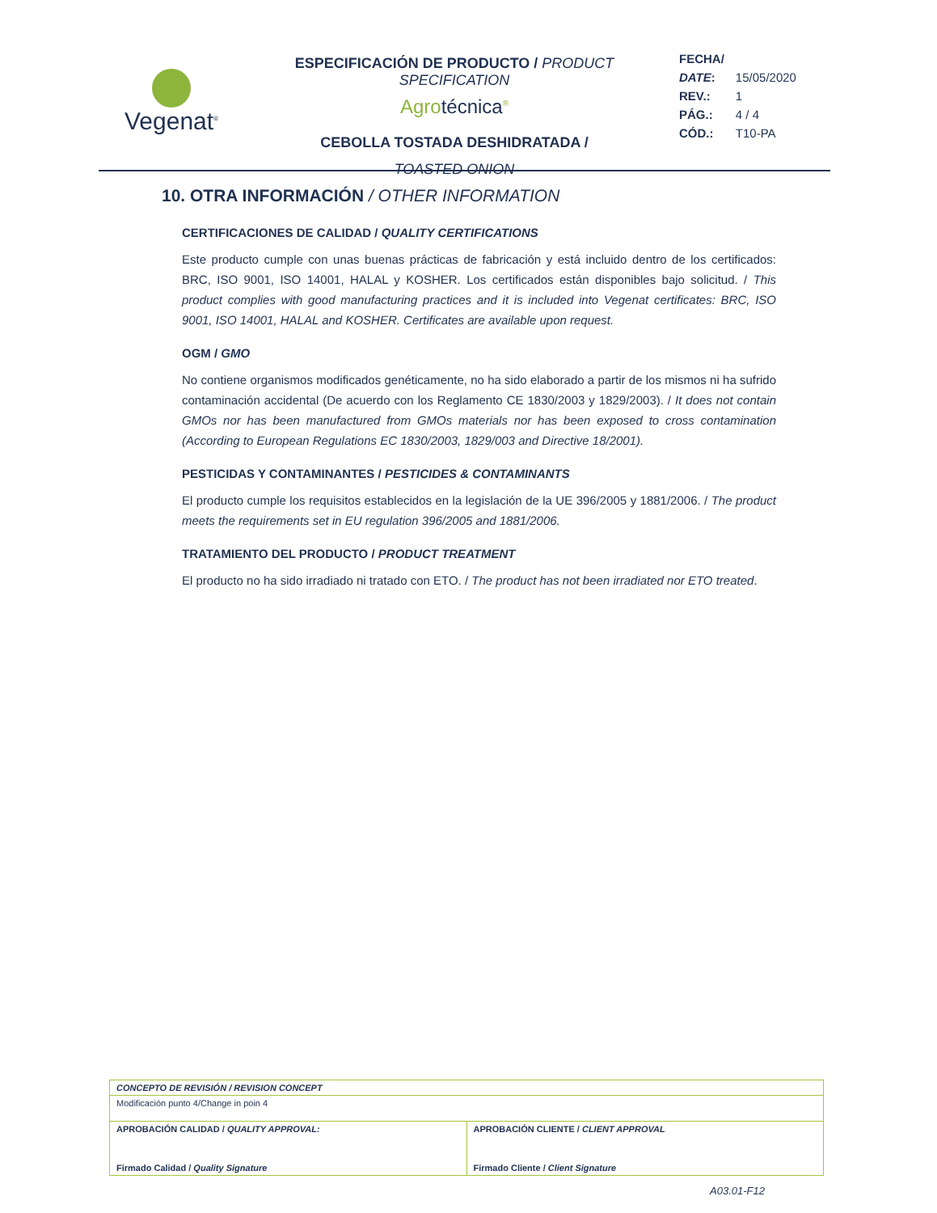Vegenat<sup>®</sup>
ESPECIFICACIÓN DE PRODUCTO / PRODUCT SPECIFICATION
Agrotécnica<sup>®</sup>
CEBOLLA TOSTADA DESHIDRATADA /
TOASTED ONION
| FECHA/ | |
| DATE : | 15/05/2020 |
| REV.: | 1 |
| PÁG.: | 4 / 4 |
| CÓD.: | T10-PA |
10. OTRA INFORMACIÓN / OTHER INFORMATION
CERTIFICACIONES DE CALIDAD / QUALITY CERTIFICATIONS
Este producto cumple con unas buenas prácticas de fabricación y está incluido dentro de los certificados: BRC, ISO 9001, ISO 14001, HALAL y KOSHER. Los certificados están disponibles bajo solicitud. / This product complies with good manufacturing practices and it is included into Vegenat certificates: BRC, ISO 9001, ISO 14001, HALAL and KOSHER. Certificates are available upon request.
OGM / GMO
No contiene organismos modificados genéticamente, no ha sido elaborado a partir de los mismos ni ha sufrido contaminación accidental (De acuerdo con los Reglamento CE 1830/2003 y 1829/2003). / It does not contain GMOs nor has been manufactured from GMOs materials nor has been exposed to cross contamination (According to European Regulations EC 1830/2003, 1829/003 and Directive 18/2001).
PESTICIDAS Y CONTAMINANTES / PESTICIDES & CONTAMINANTS
El producto cumple los requisitos establecidos en la legislación de la UE 396/2005 y 1881/2006. / The product meets the requirements set in EU regulation 396/2005 and 1881/2006.
TRATAMIENTO DEL PRODUCTO / PRODUCT TREATMENT
El producto no ha sido irradiado ni tratado con ETO. / The product has not been irradiated nor ETO treated.
| CONCEPTO DE REVISIÓN / REVISION CONCEPT | |
| Modificación punto 4/Change in poin 4 | |
| APROBACIÓN CALIDAD / QUALITY APPROVAL: Firmado Calidad / Quality Signature | APROBACIÓN CLIENTE / CLIENT APPROVAL Firmado Cliente / Client Signature |
A03.01-F12